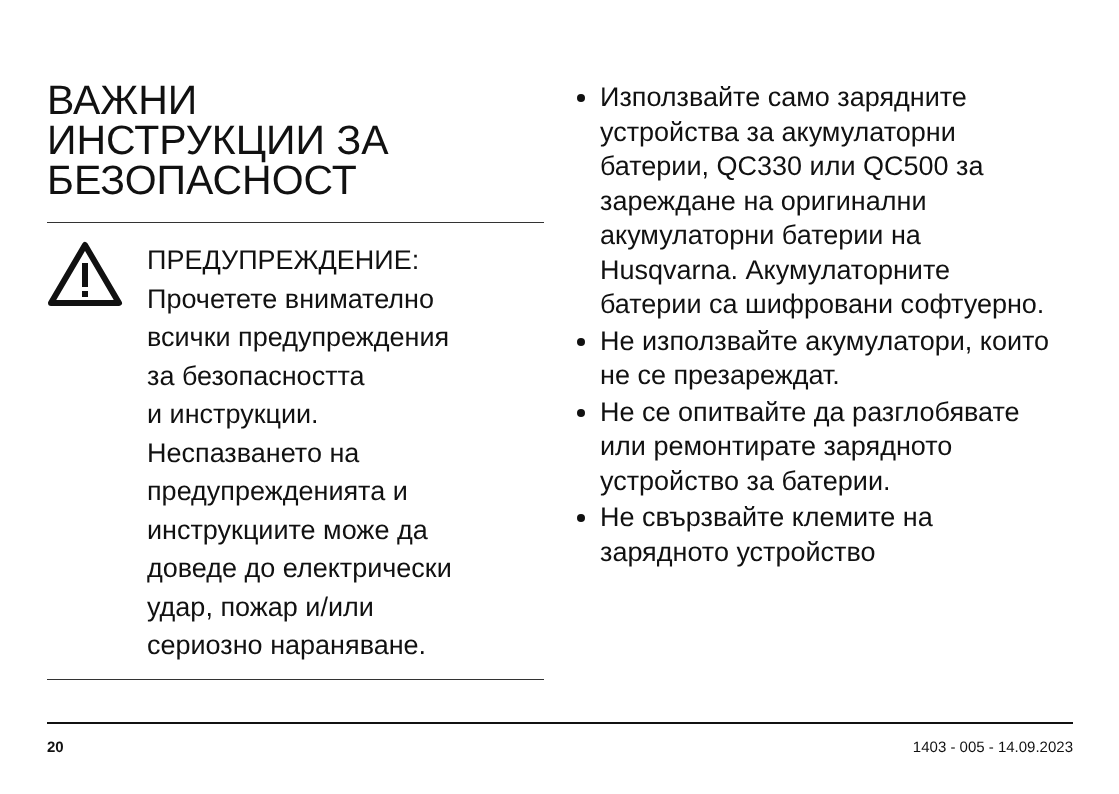ВАЖНИ
ИНСТРУКЦИИ ЗА
БЕЗОПАСНОСТ
ПРЕДУПРЕЖДЕНИЕ:
Прочетете внимателно
всички предупреждения
за безопасността
и инструкции.
Неспазването на
предупрежденията и
инструкциите може да
доведе до електрически
удар, пожар и/или
сериозно нараняване.
Използвайте само зарядните устройства за акумулаторни батерии, QC330 или QC500 за зареждане на оригинални акумулаторни батерии на Husqvarna. Акумулаторните батерии са шифровани софтуерно.
Не използвайте акумулатори, които не се презареждат.
Не се опитвайте да разглобявате или ремонтирате зарядното устройство за батерии.
Не свързвайте клемите на зарядното устройство
20 1403 - 005 - 14.09.2023